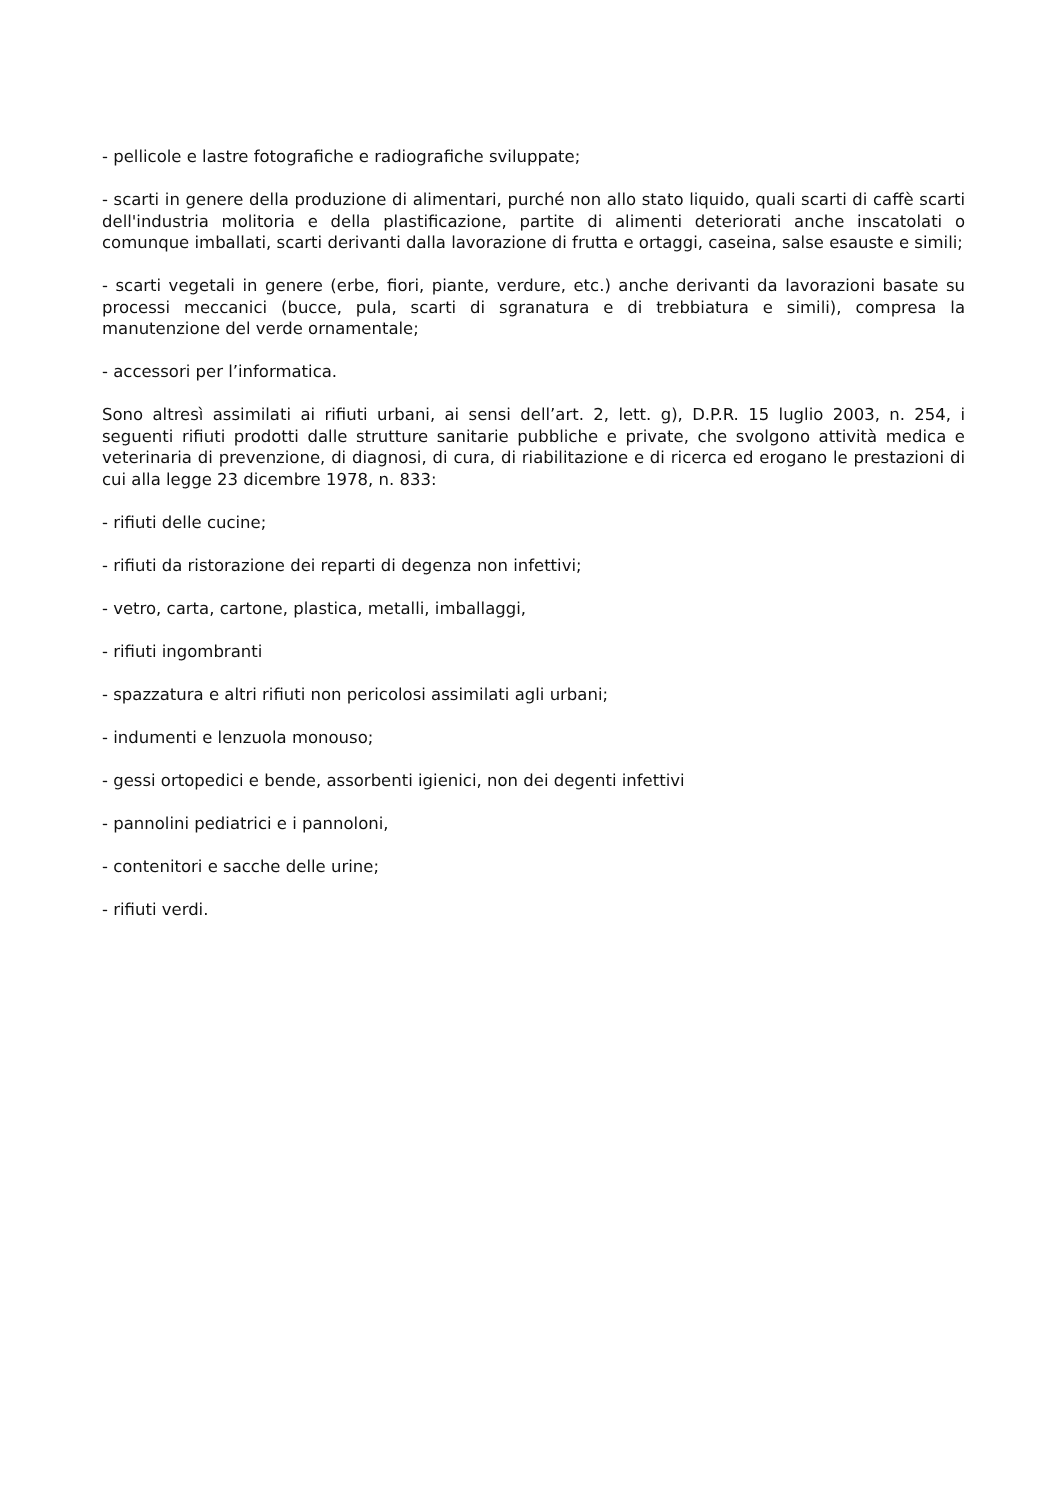- pellicole e lastre fotografiche e radiografiche sviluppate;
- scarti in genere della produzione di alimentari, purché non allo stato liquido, quali scarti di caffè scarti dell'industria molitoria e della plastificazione, partite di alimenti deteriorati anche inscatolati o comunque imballati, scarti derivanti dalla lavorazione di frutta e ortaggi, caseina, salse esauste e simili;
- scarti vegetali in genere (erbe, fiori, piante, verdure, etc.) anche derivanti da lavorazioni basate su processi meccanici (bucce, pula, scarti di sgranatura e di trebbiatura e simili), compresa la manutenzione del verde ornamentale;
- accessori per l’informatica.
Sono altresì assimilati ai rifiuti urbani, ai sensi dell’art. 2, lett. g), D.P.R. 15 luglio 2003, n. 254, i seguenti rifiuti prodotti dalle strutture sanitarie pubbliche e private, che svolgono attività medica e veterinaria di prevenzione, di diagnosi, di cura, di riabilitazione e di ricerca ed erogano le prestazioni di cui alla legge 23 dicembre 1978, n. 833:
- rifiuti delle cucine;
- rifiuti da ristorazione dei reparti di degenza non infettivi;
- vetro, carta, cartone, plastica, metalli, imballaggi,
- rifiuti ingombranti
- spazzatura e altri rifiuti non pericolosi assimilati agli urbani;
- indumenti e lenzuola monouso;
- gessi ortopedici e bende, assorbenti igienici, non dei degenti infettivi
- pannolini pediatrici e i pannoloni,
- contenitori e sacche delle urine;
- rifiuti verdi.